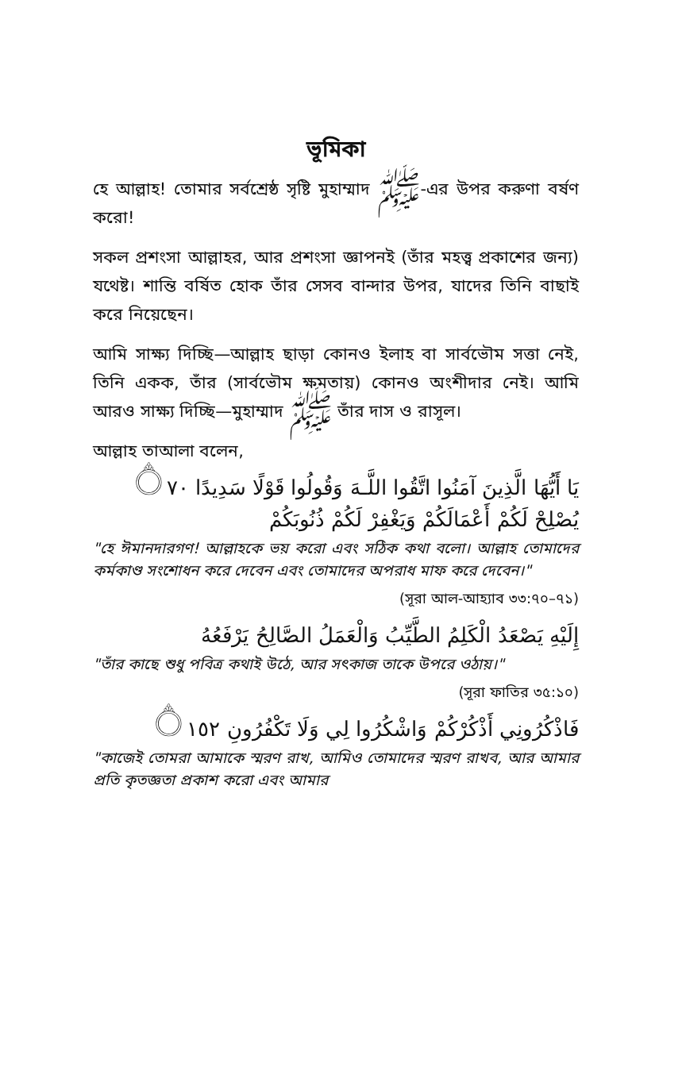ভূমিকা
হে আল্লাহ! তোমার সর্বশ্রেষ্ঠ সৃষ্টি মুহাম্মাদ ﷺ-এর উপর করুণা বর্ষণ করো!
সকল প্রশংসা আল্লাহর, আর প্রশংসা জ্ঞাপনই (তাঁর মহত্ত্ব প্রকাশের জন্য) যথেষ্ট। শান্তি বর্ষিত হোক তাঁর সেসব বান্দার উপর, যাদের তিনি বাছাই করে নিয়েছেন।
আমি সাক্ষ্য দিচ্ছি—আল্লাহ ছাড়া কোনও ইলাহ বা সার্বভৌম সত্তা নেই, তিনি একক, তাঁর (সার্বভৌম ক্ষমতায়) কোনও অংশীদার নেই। আমি আরও সাক্ষ্য দিচ্ছি—মুহাম্মাদ ﷺ তাঁর দাস ও রাসূল।
আল্লাহ তাআলা বলেন,
يَا أَيُّهَا الَّذِينَ آمَنُوا اتَّقُوا اللَّـهَ وَقُولُوا قَوْلًا سَدِيدًا ۝٧٠
يُصْلِحْ لَكُمْ أَعْمَالَكُمْ وَيَغْفِرْ لَكُمْ ذُنُوبَكُمْ
"হে ঈমানদারগণ! আল্লাহকে ভয় করো এবং সঠিক কথা বলো। আল্লাহ তোমাদের কর্মকাণ্ড সংশোধন করে দেবেন এবং তোমাদের অপরাধ মাফ করে দেবেন।"
(সূরা আল-আহ্যাব ৩৩:৭০–৭১)
إِلَيْهِ يَصْعَدُ الْكَلِمُ الطَّيِّبُ وَالْعَمَلُ الصَّالِحُ يَرْفَعُهُ
"তাঁর কাছে শুধু পবিত্র কথাই উঠে, আর সৎকাজ তাকে উপরে ওঠায়।"
(সূরা ফাতির ৩৫:১০)
فَاذْكُرُونِي أَذْكُرْكُمْ وَاشْكُرُوا لِي وَلَا تَكْفُرُونِ ۝١٥٢
"কাজেই তোমরা আমাকে স্মরণ রাখ, আমিও তোমাদের স্মরণ রাখব, আর আমার প্রতি কৃতজ্ঞতা প্রকাশ করো এবং আমার